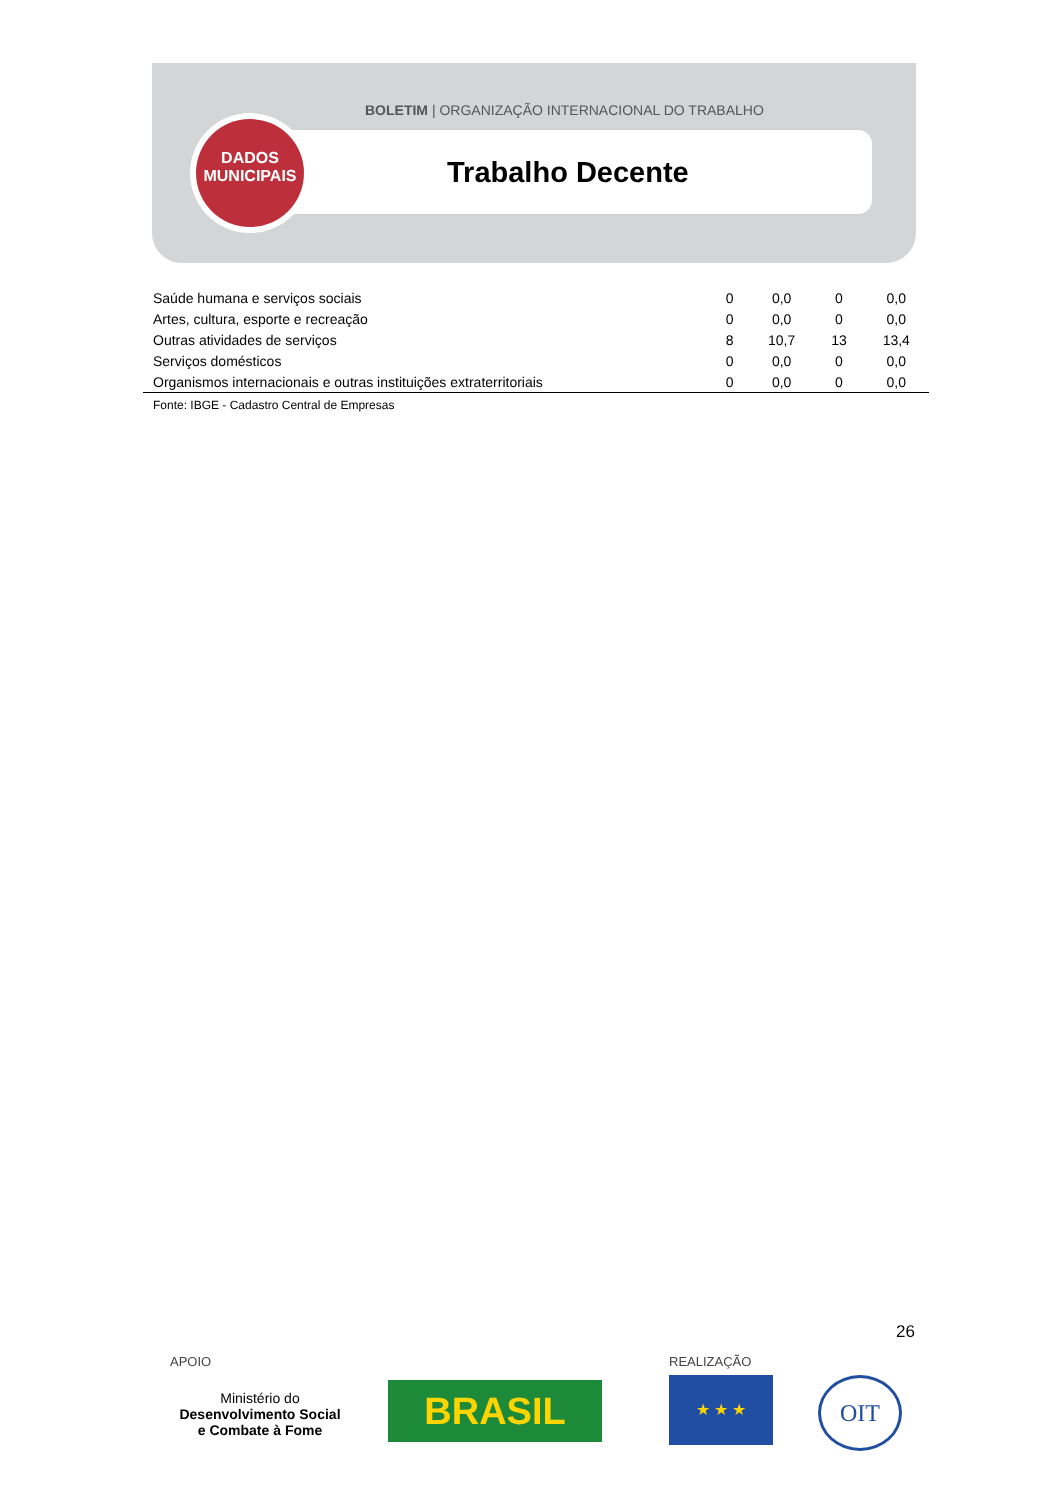BOLETIM | ORGANIZAÇÃO INTERNACIONAL DO TRABALHO
DADOS
MUNICIPAIS
Trabalho Decente
| Saúde humana e serviços sociais | 0 | 0,0 | 0 | 0,0 |
| Artes, cultura, esporte e recreação | 0 | 0,0 | 0 | 0,0 |
| Outras atividades de serviços | 8 | 10,7 | 13 | 13,4 |
| Serviços domésticos | 0 | 0,0 | 0 | 0,0 |
| Organismos internacionais e outras instituições extraterritoriais | 0 | 0,0 | 0 | 0,0 |
Fonte: IBGE - Cadastro Central de Empresas
26
APOIO REALIZAÇÃO
Ministério do
Desenvolvimento Social
e Combate à Fome
BRASIL ★ ★ ★ OIT